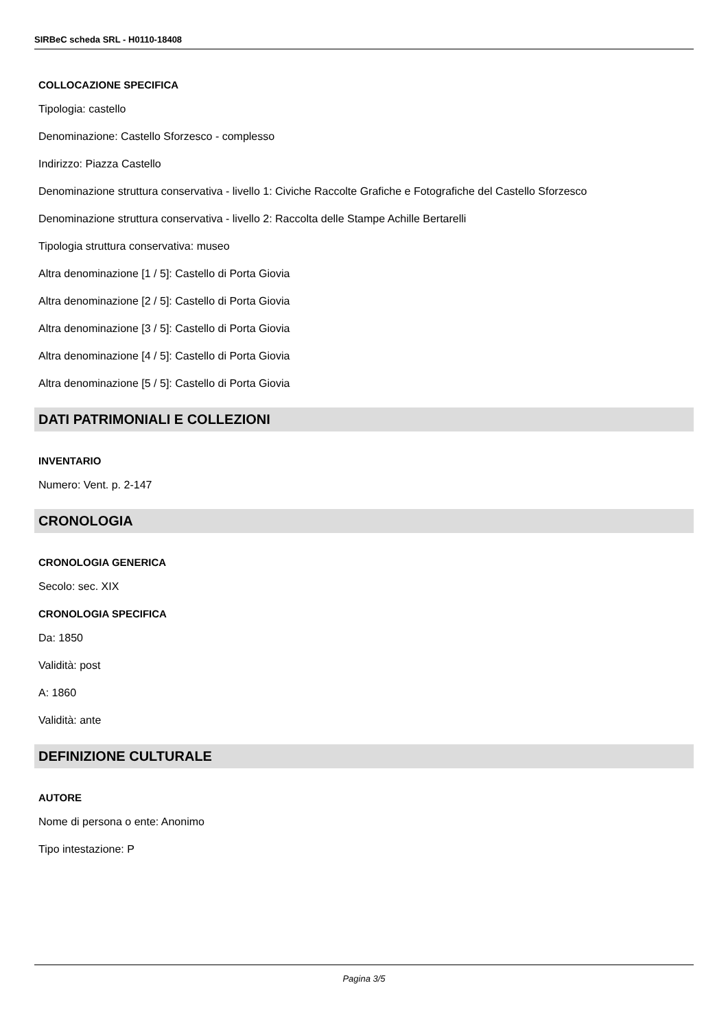SIRBeC scheda SRL - H0110-18408
COLLOCAZIONE SPECIFICA
Tipologia: castello
Denominazione: Castello Sforzesco - complesso
Indirizzo: Piazza Castello
Denominazione struttura conservativa - livello 1: Civiche Raccolte Grafiche e Fotografiche del Castello Sforzesco
Denominazione struttura conservativa - livello 2: Raccolta delle Stampe Achille Bertarelli
Tipologia struttura conservativa: museo
Altra denominazione [1 / 5]: Castello di Porta Giovia
Altra denominazione [2 / 5]: Castello di Porta Giovia
Altra denominazione [3 / 5]: Castello di Porta Giovia
Altra denominazione [4 / 5]: Castello di Porta Giovia
Altra denominazione [5 / 5]: Castello di Porta Giovia
DATI PATRIMONIALI E COLLEZIONI
INVENTARIO
Numero: Vent. p. 2-147
CRONOLOGIA
CRONOLOGIA GENERICA
Secolo: sec. XIX
CRONOLOGIA SPECIFICA
Da: 1850
Validità: post
A: 1860
Validità: ante
DEFINIZIONE CULTURALE
AUTORE
Nome di persona o ente: Anonimo
Tipo intestazione: P
Pagina 3/5